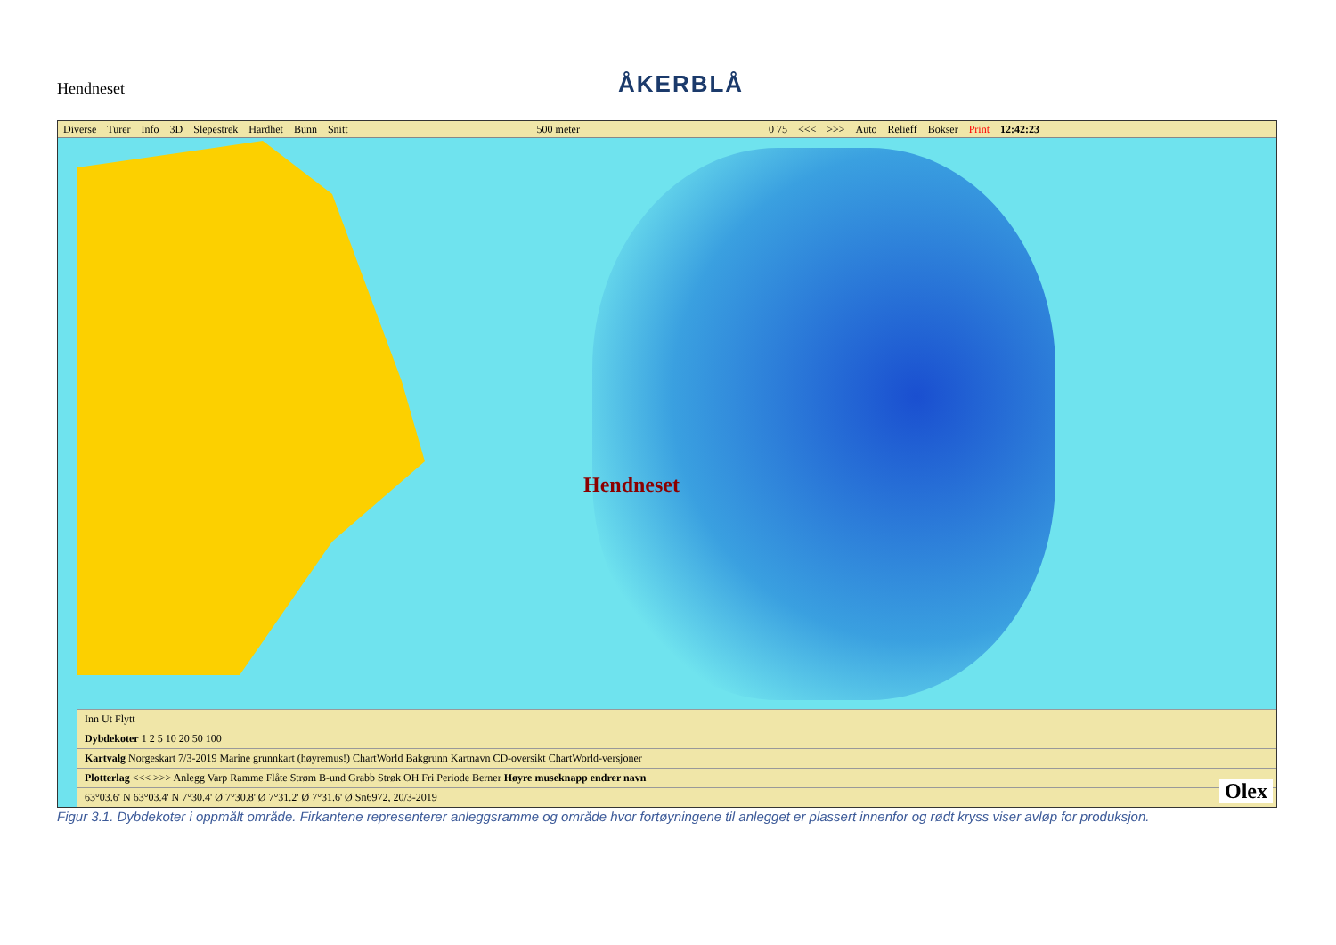Hendneset
ÅKERBLÅ
Diverse Turer Info 3D Slepestrek Hardhet Bunn Snitt 500 meter 0 75 <<< >>> Auto Relieff Bokser Print 12:42:23
Hendneset
Inn Ut Flytt
Dybdekoter 1 2 5 10 20 50 100
Kartvalg Norgeskart 7/3-2019 Marine grunnkart (høyremus!) ChartWorld Bakgrunn Kartnavn CD-oversikt ChartWorld-versjoner
Plotterlag <<< >>> Anlegg Varp Ramme Flåte Strøm B-und Grabb Strøk OH Fri Periode Berner Høyre museknapp endrer navn
63°03.6' N 63°03.4' N 7°30.4' Ø 7°30.8' Ø 7°31.2' Ø 7°31.6' Ø Sn6972, 20/3-2019
Olex
Figur 3.1. Dybdekoter i oppmålt område. Firkantene representerer anleggsramme og område hvor fortøyningene til anlegget er plassert innenfor og rødt kryss viser avløp for produksjon.